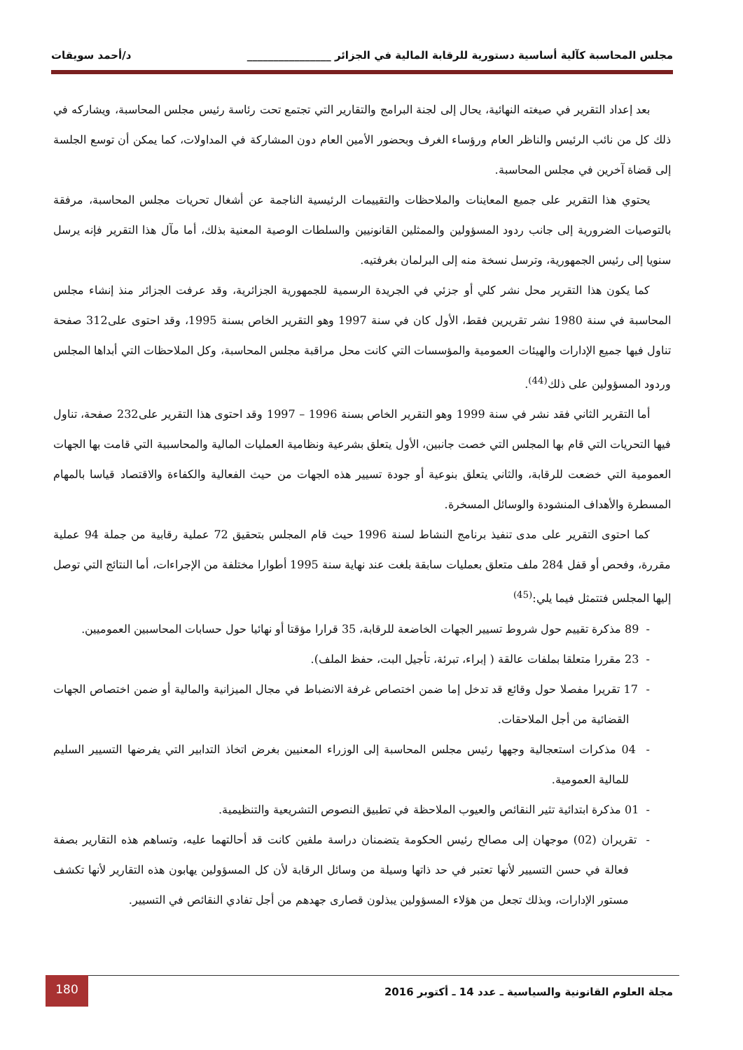مجلس المحاسبة كآلية أساسية دستورية للرقابة المالية في الجزائر ________________ د/أحمد سويقات
بعد إعداد التقرير في صيغته النهائية، يحال إلى لجنة البرامج والتقارير التي تجتمع تحت رئاسة رئيس مجلس المحاسبة، ويشاركه في ذلك كل من نائب الرئيس والناظر العام ورؤساء الغرف وبحضور الأمين العام دون المشاركة في المداولات، كما يمكن أن توسع الجلسة إلى قضاة آخرين في مجلس المحاسبة.
يحتوي هذا التقرير على جميع المعاينات والملاحظات والتقييمات الرئيسية الناجمة عن أشغال تحريات مجلس المحاسبة، مرفقة بالتوصيات الضرورية إلى جانب ردود المسؤولين والممثلين القانونيين والسلطات الوصية المعنية بذلك، أما مآل هذا التقرير فإنه يرسل سنويا إلى رئيس الجمهورية، وترسل نسخة منه إلى البرلمان بغرفتيه.
كما يكون هذا التقرير محل نشر كلي أو جزئي في الجريدة الرسمية للجمهورية الجزائرية، وقد عرفت الجزائر منذ إنشاء مجلس المحاسبة في سنة 1980 نشر تقريرين فقط، الأول كان في سنة 1997 وهو التقرير الخاص بسنة 1995، وقد احتوى على312 صفحة تناول فيها جميع الإدارات والهيئات العمومية والمؤسسات التي كانت محل مراقبة مجلس المحاسبة، وكل الملاحظات التي أبداها المجلس وردود المسؤولين على ذلك<sup>(44)</sup>.
أما التقرير الثاني فقد نشر في سنة 1999 وهو التقرير الخاص بسنة 1996 – 1997 وقد احتوى هذا التقرير على232 صفحة، تناول فيها التحريات التي قام بها المجلس التي خصت جانبين، الأول يتعلق بشرعية ونظامية العمليات المالية والمحاسبية التي قامت بها الجهات العمومية التي خضعت للرقابة، والثاني يتعلق بنوعية أو جودة تسيير هذه الجهات من حيث الفعالية والكفاءة والاقتصاد قياسا بالمهام المسطرة والأهداف المنشودة والوسائل المسخرة.
كما احتوى التقرير على مدى تنفيذ برنامج النشاط لسنة 1996 حيث قام المجلس بتحقيق 72 عملية رقابية من جملة 94 عملية مقررة، وفحص أو قفل 284 ملف متعلق بعمليات سابقة بلغت عند نهاية سنة 1995 أطوارا مختلفة من الإجراءات، أما النتائج التي توصل إليها المجلس فتتمثل فيما يلي:<sup>(45)</sup>
- 89 مذكرة تقييم حول شروط تسيير الجهات الخاضعة للرقابة، 35 قرارا مؤقتا أو نهائيا حول حسابات المحاسبين العموميين.
- 23 مقررا متعلقا بملفات عالقة ( إبراء، تبرئة، تأجيل البت، حفظ الملف).
- 17 تقريرا مفصلا حول وقائع قد تدخل إما ضمن اختصاص غرفة الانضباط في مجال الميزانية والمالية أو ضمن اختصاص الجهات القضائية من أجل الملاحقات.
- 04 مذكرات استعجالية وجهها رئيس مجلس المحاسبة إلى الوزراء المعنيين بغرض اتخاذ التدابير التي يفرضها التسيير السليم للمالية العمومية.
- 01 مذكرة ابتدائية تثير النقائص والعيوب الملاحظة في تطبيق النصوص التشريعية والتنظيمية.
- تقريران (02) موجهان إلى مصالح رئيس الحكومة يتضمنان دراسة ملفين كانت قد أحالتهما عليه، وتساهم هذه التقارير بصفة فعالة في حسن التسيير لأنها تعتبر في حد ذاتها وسيلة من وسائل الرقابة لأن كل المسؤولين يهابون هذه التقارير لأنها تكشف مستور الإدارات، وبذلك تجعل من هؤلاء المسؤولين يبذلون قصارى جهدهم من أجل تفادي النقائص في التسيير.
180
مجلة العلوم القانونية والسياسية ـ عدد 14 ـ أكتوبر 2016